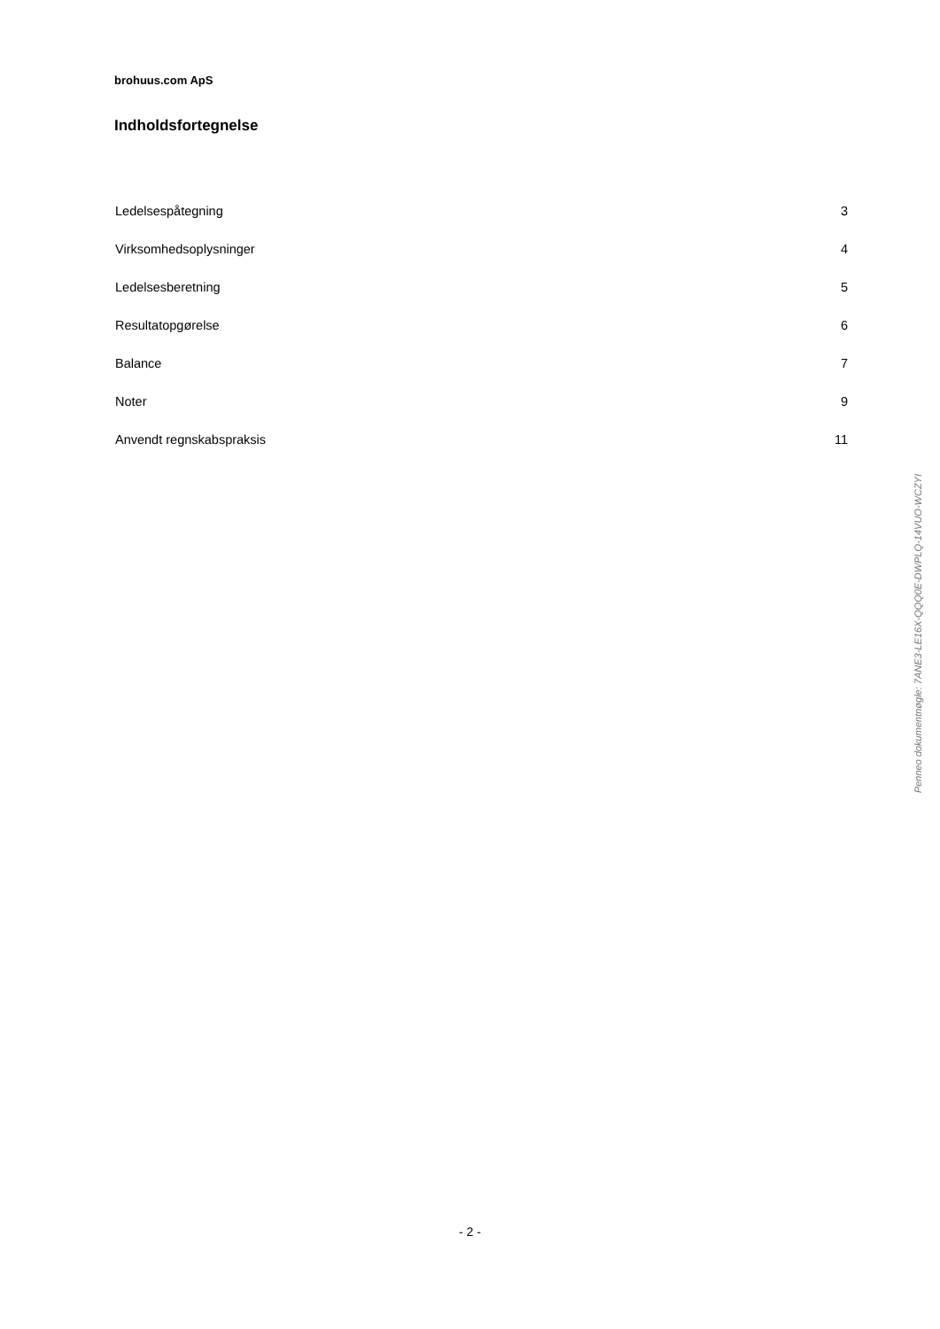brohuus.com ApS
Indholdsfortegnelse
Ledelsespåtegning 3
Virksomhedsoplysninger 4
Ledelsesberetning 5
Resultatopgørelse 6
Balance 7
Noter 9
Anvendt regnskabspraksis 11
Penneo dokumentnøgle: 7ANE3-LE16X-QQQ0E-DWPLQ-14VUO-WCZYI
- 2 -